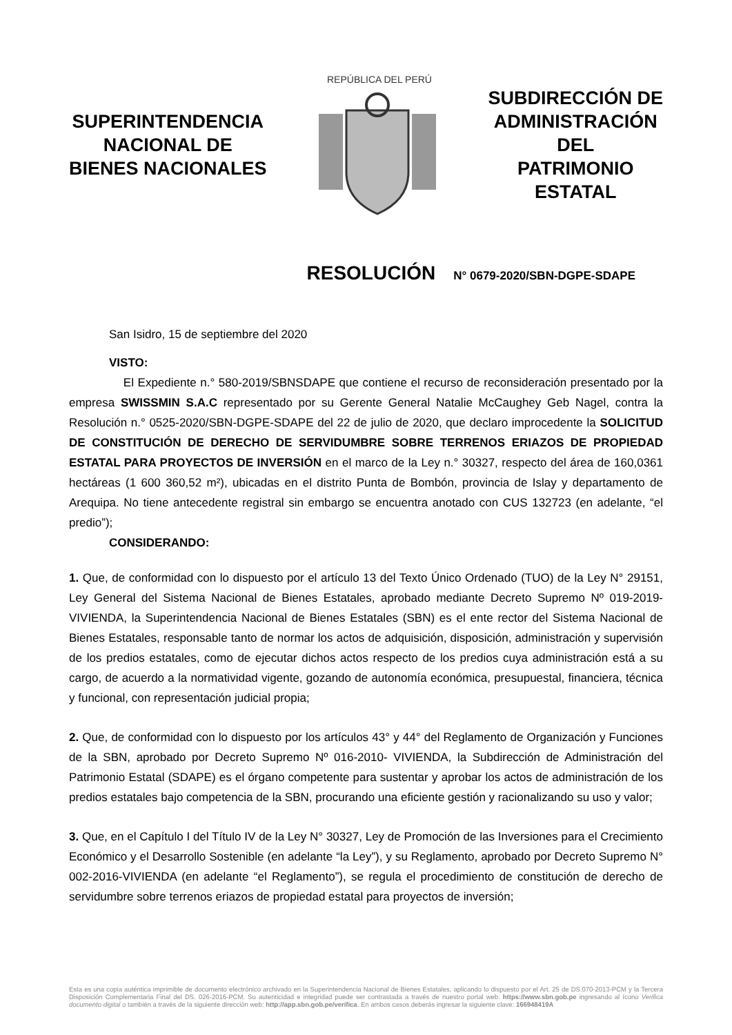SUPERINTENDENCIA
NACIONAL DE
BIENES NACIONALES
REPÚBLICA DEL PERÚ
SUBDIRECCIÓN DE
ADMINISTRACIÓN
DEL
PATRIMONIO
ESTATAL
RESOLUCIÓN N° 0679-2020/SBN-DGPE-SDAPE
San Isidro, 15 de septiembre del 2020
VISTO:
El Expediente n.° 580-2019/SBNSDAPE que contiene el recurso de reconsideración presentado por la empresa SWISSMIN S.A.C representado por su Gerente General Natalie McCaughey Geb Nagel, contra la Resolución n.° 0525-2020/SBN-DGPE-SDAPE del 22 de julio de 2020, que declaro improcedente la SOLICITUD DE CONSTITUCIÓN DE DERECHO DE SERVIDUMBRE SOBRE TERRENOS ERIAZOS DE PROPIEDAD ESTATAL PARA PROYECTOS DE INVERSIÓN en el marco de la Ley n.° 30327, respecto del área de 160,0361 hectáreas (1 600 360,52 m²), ubicadas en el distrito Punta de Bombón, provincia de Islay y departamento de Arequipa. No tiene antecedente registral sin embargo se encuentra anotado con CUS 132723 (en adelante, “el predio”);
CONSIDERANDO:
1. Que, de conformidad con lo dispuesto por el artículo 13 del Texto Único Ordenado (TUO) de la Ley N° 29151, Ley General del Sistema Nacional de Bienes Estatales, aprobado mediante Decreto Supremo Nº 019-2019-VIVIENDA, la Superintendencia Nacional de Bienes Estatales (SBN) es el ente rector del Sistema Nacional de Bienes Estatales, responsable tanto de normar los actos de adquisición, disposición, administración y supervisión de los predios estatales, como de ejecutar dichos actos respecto de los predios cuya administración está a su cargo, de acuerdo a la normatividad vigente, gozando de autonomía económica, presupuestal, financiera, técnica y funcional, con representación judicial propia;
2. Que, de conformidad con lo dispuesto por los artículos 43° y 44° del Reglamento de Organización y Funciones de la SBN, aprobado por Decreto Supremo Nº 016-2010- VIVIENDA, la Subdirección de Administración del Patrimonio Estatal (SDAPE) es el órgano competente para sustentar y aprobar los actos de administración de los predios estatales bajo competencia de la SBN, procurando una eficiente gestión y racionalizando su uso y valor;
3. Que, en el Capítulo I del Título IV de la Ley N° 30327, Ley de Promoción de las Inversiones para el Crecimiento Económico y el Desarrollo Sostenible (en adelante “la Ley”), y su Reglamento, aprobado por Decreto Supremo N° 002-2016-VIVIENDA (en adelante “el Reglamento”), se regula el procedimiento de constitución de derecho de servidumbre sobre terrenos eriazos de propiedad estatal para proyectos de inversión;
Esta es una copia auténtica imprimible de documento electrónico archivado en la Superintendencia Nacional de Bienes Estatales, aplicando lo dispuesto por el Art. 25 de DS.070-2013-PCM y la Tercera Disposición Complementaria Final del DS. 026-2016-PCM. Su autenticidad e integridad puede ser contrastada a través de nuestro portal web. https://www.sbn.gob.pe ingresando al ícono Verifica documento digital o también a través de la siguiente dirección web: http://app.sbn.gob.pe/verifica. En ambos casos deberás ingresar la siguiente clave: 166948419A